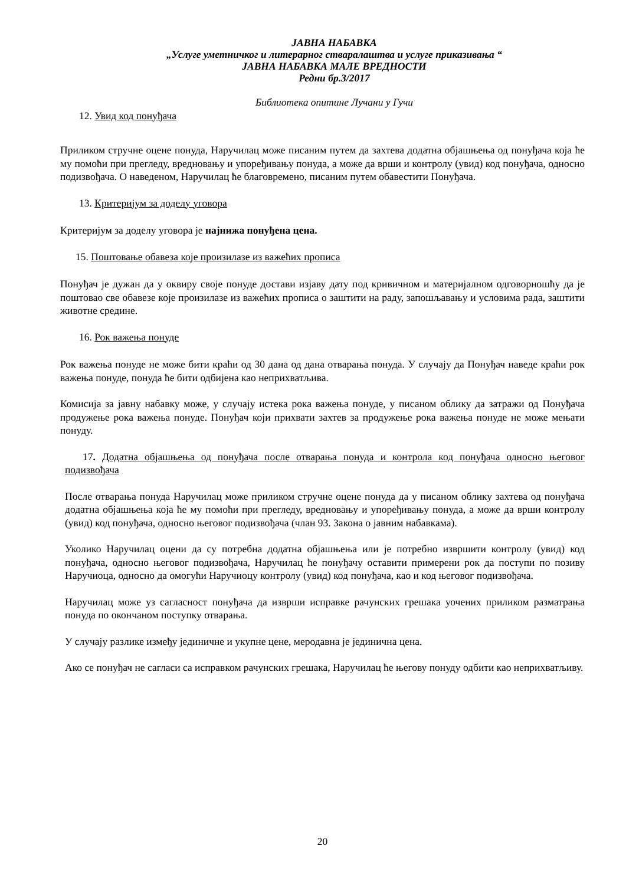ЈАВНА НАБАВКА
„Услуге уметничког и литерарног стваралаштва и услуге приказивања “
ЈАВНА НАБАВКА МАЛЕ ВРЕДНОСТИ
Редни бр.3/2017
Библиотека опитине Лучани у Гучи
12. Увид код понуђача
Приликом стручне оцене понуда, Наручилац може писаним путем да захтева додатна објашњења од понуђача која ће му помоћи при прегледу, вредновању и упоређивању понуда, а може да врши и контролу (увид) код понуђача, односно подизвођача. О наведеном, Наручилац ће благовремено, писаним путем обавестити Понуђача.
13. Критеријум за доделу уговора
Критеријум за доделу уговора је најнижа понуђена цена.
15. Поштовање обавеза које произилазе из важећих прописа
Понуђач је дужан да у оквиру своје понуде достави изјаву дату под кривичном и материјалном одговорношћу да је поштовао све обавезе које произилазе из важећих прописа о заштити на раду, запошљавању и условима рада, заштити животне средине.
16. Рок важења понуде
Рок важења понуде не може бити краћи од 30 дана од дана отварања понуда. У случају да Понуђач наведе краћи рок важења понуде, понуда ће бити одбијена као неприхватљива.
Комисија за јавну набавку може, у случају истека рока важења понуде, у писаном облику да затражи од Понуђача продужење рока важења понуде. Понуђач који прихвати захтев за продужење рока важења понуде не може мењати понуду.
17. Додатна објашњења од понуђача после отварања понуда и контрола код понуђача односно његовог подизвођача
После отварања понуда Наручилац може приликом стручне оцене понуда да у писаном облику захтева од понуђача додатна објашњења која ће му помоћи при прегледу, вредновању и упоређивању понуда, а може да врши контролу (увид) код понуђача, односно његовог подизвођача (члан 93. Закона о јавним набавкама).
Уколико Наручилац оцени да су потребна додатна објашњења или је потребно извршити контролу (увид) код понуђача, односно његовог подизвођача, Наручилац ће понуђачу оставити примерени рок да поступи по позиву Наручиоца, односно да омогући Наручиоцу контролу (увид) код понуђача, као и код његовог подизвођача.
Наручилац може уз сагласност понуђача да изврши исправке рачунских грешака уочених приликом разматрања понуда по окончаном поступку отварања.
У случају разлике између јединичне и укупне цене, меродавна је јединична цена.
Ако се понуђач не сагласи са исправком рачунских грешака, Наручилац ће његову понуду одбити као неприхватљиву.
20